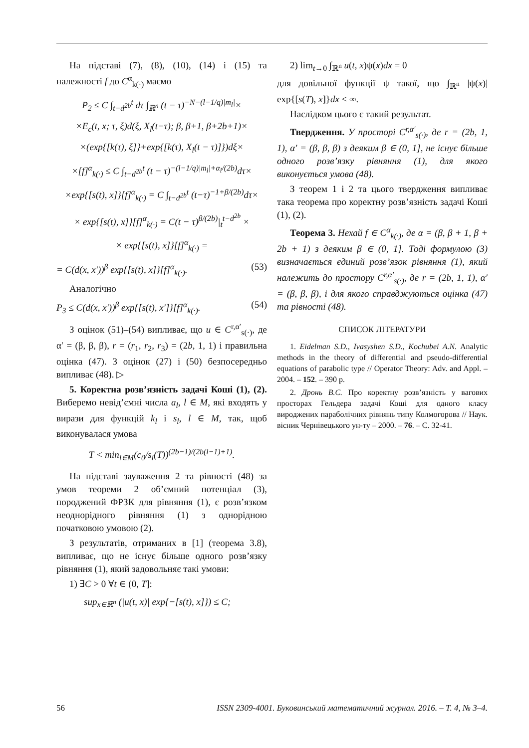На підставі (7), (8), (10), (14) і (15) та належності f до C<sup>α</sup><sub>k(·)</sub> маємо
P<sub>2</sub> ≤ C ∫<sub>t−d<sup>2b</sup></sub><sup>t</sup> dτ ∫<sub>ℝ<sup>n</sup></sub> (t − τ)<sup>−N−(l−1/q)|m<sub>l</sub>|</sup>×
×E<sub>c</sub>(t, x; τ, ξ)d(ξ, X<sub>l</sub>(t−τ); β, β+1, β+2b+1)×
×(exp{[k(τ), ξ]}+exp{[k(τ), X<sub>l</sub>(t − τ)]})dξ×
×[f]<sup>α</sup><sub>k(·)</sub> ≤ C ∫<sub>t−d<sup>2b</sup></sub><sup>t</sup> (t − τ)<sup>−(l−1/q)|m<sub>l</sub>|+α<sub>l</sub>/(2b)</sup>dτ×
×exp{[s(t), x]}[f]<sup>α</sup><sub>k(·)</sub> = C ∫<sub>t−d<sup>2b</sup></sub><sup>t</sup> (t−τ)<sup>−1+β/(2b)</sup>dτ×
× exp{[s(t), x]}[f]<sup>α</sup><sub>k(·)</sub> = C(t − τ)<sup>β/(2b)</sup>|<sub>t</sub><sup>t−d<sup>2b</sup></sup> ×
× exp{[s(t), x]}[f]<sup>α</sup><sub>k(·)</sub> =
= C(d(x, x′))<sup>β</sup> exp{[s(t), x]}[f]<sup>α</sup><sub>k(·)</sub>. (53)
Аналогічно
P<sub>3</sub> ≤ C(d(x, x′))<sup>β</sup> exp{[s(t), x′]}[f]<sup>α</sup><sub>k(·)</sub>. (54)
З оцінок (51)–(54) випливає, що u ∈ C<sup>r,α′</sup><sub>s(·)</sub>, де α′ = (β, β, β), r = (r<sub>1</sub>, r<sub>2</sub>, r<sub>3</sub>) = (2b, 1, 1) і правильна оцінка (47). З оцінок (27) і (50) безпосередньо випливає (48). ▷
5. Коректна розв’язність задачі Коші (1), (2). Виберемо невід’ємні числа a<sub>l</sub>, l ∈ M, які входять у вирази для функцій k<sub>l</sub> і s<sub>l</sub>, l ∈ M, так, щоб виконувалася умова
T < min<sub>l∈M</sub>(c<sub>0</sub>/s<sub>l</sub>(T))<sup>(2b−1)/(2b(l−1)+1)</sup>.
На підставі зауваження 2 та рівності (48) за умов теореми 2 об’ємний потенціал (3), породжений ФРЗК для рівняння (1), є розв’язком неоднорідного рівняння (1) з однорідною початковою умовою (2).
З результатів, отриманих в [1] (теорема 3.8), випливає, що не існує більше одного розв’язку рівняння (1), який задовольняє такі умови:
1) ∃C > 0 ∀t ∈ (0, T]:
sup<sub>x∈ℝ<sup>n</sup></sub> (|u(t, x)| exp{−[s(t), x]}) ≤ C;
2) lim<sub>t→0</sub> ∫<sub>ℝ<sup>n</sup></sub> u(t, x)ψ(x)dx = 0
для довільної функції ψ такої, що ∫<sub>ℝ<sup>n</sup></sub> |ψ(x)| exp{[s(T), x]}dx < ∞.
Наслідком цього є такий результат.
Твердження. У просторі C<sup>r,α′</sup><sub>s(·)</sub>, де r = (2b, 1, 1), α′ = (β, β, β) з деяким β ∈ (0, 1], не існує більше одного розв’язку рівняння (1), для якого виконується умова (48).
З теорем 1 і 2 та цього твердження випливає така теорема про коректну розв’язність задачі Коші (1), (2).
Теорема 3. Нехай f ∈ C<sup>α</sup><sub>k(·)</sub>, де α = (β, β + 1, β + 2b + 1) з деяким β ∈ (0, 1]. Тоді формулою (3) визначається єдиний розв’язок рівняння (1), який належить до простору C<sup>r,α′</sup><sub>s(·)</sub>, де r = (2b, 1, 1), α′ = (β, β, β), і для якого справджуються оцінка (47) та рівності (48).
СПИСОК ЛІТЕРАТУРИ
1. Eidelman S.D., Ivasyshen S.D., Kochubei A.N. Analytic methods in the theory of differential and pseudo-differential equations of parabolic type // Operator Theory: Adv. and Appl. – 2004. – 152. – 390 p.
2. Дронь В.С. Про коректну розв’язність у вагових просторах Гельдера задачі Коші для одного класу вироджених параболічних рівнянь типу Колмогорова // Наук. вісник Чернівецького ун-ту – 2000. – 76. – С. 32-41.
56 ISSN 2309-4001. Буковинський математичний журнал. 2016. – Т. 4, № 3–4.